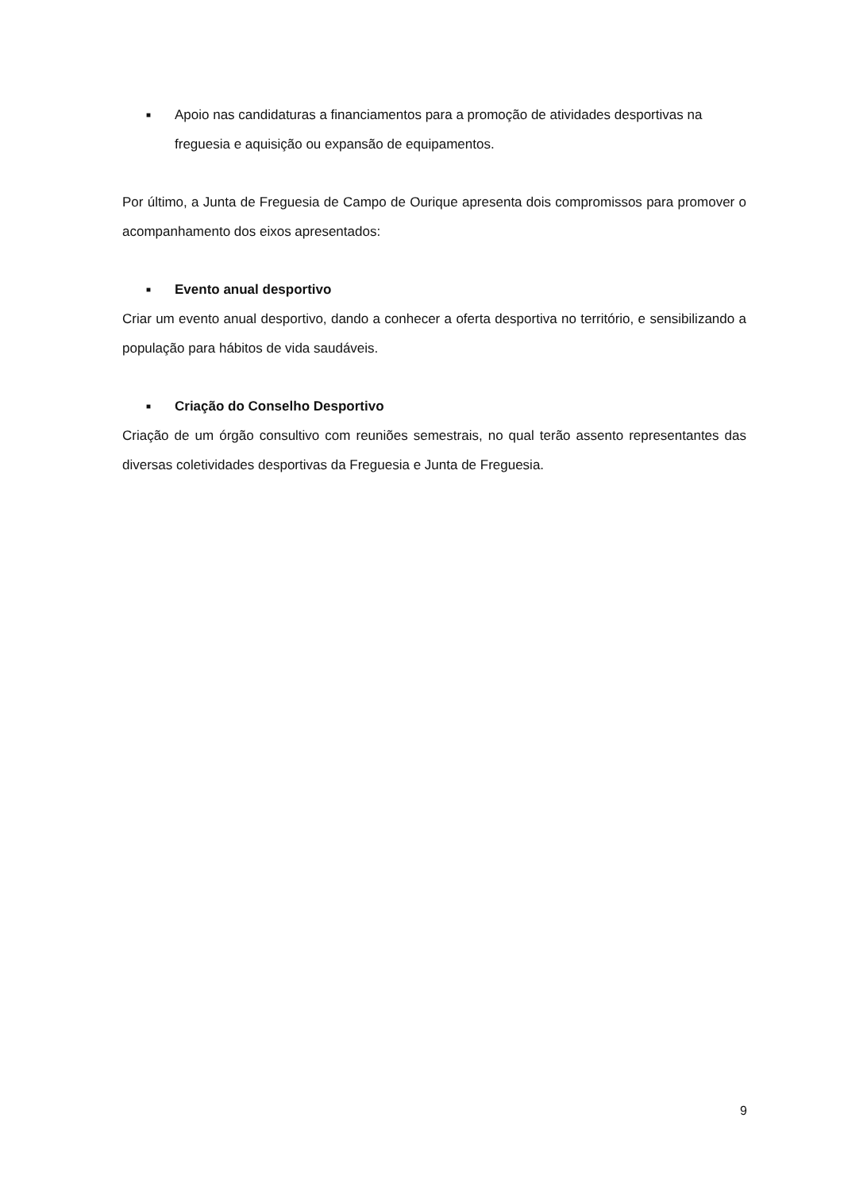■ Apoio nas candidaturas a financiamentos para a promoção de atividades desportivas na freguesia e aquisição ou expansão de equipamentos.
Por último, a Junta de Freguesia de Campo de Ourique apresenta dois compromissos para promover o acompanhamento dos eixos apresentados:
■ Evento anual desportivo
Criar um evento anual desportivo, dando a conhecer a oferta desportiva no território, e sensibilizando a população para hábitos de vida saudáveis.
■ Criação do Conselho Desportivo
Criação de um órgão consultivo com reuniões semestrais, no qual terão assento representantes das diversas coletividades desportivas da Freguesia e Junta de Freguesia.
9